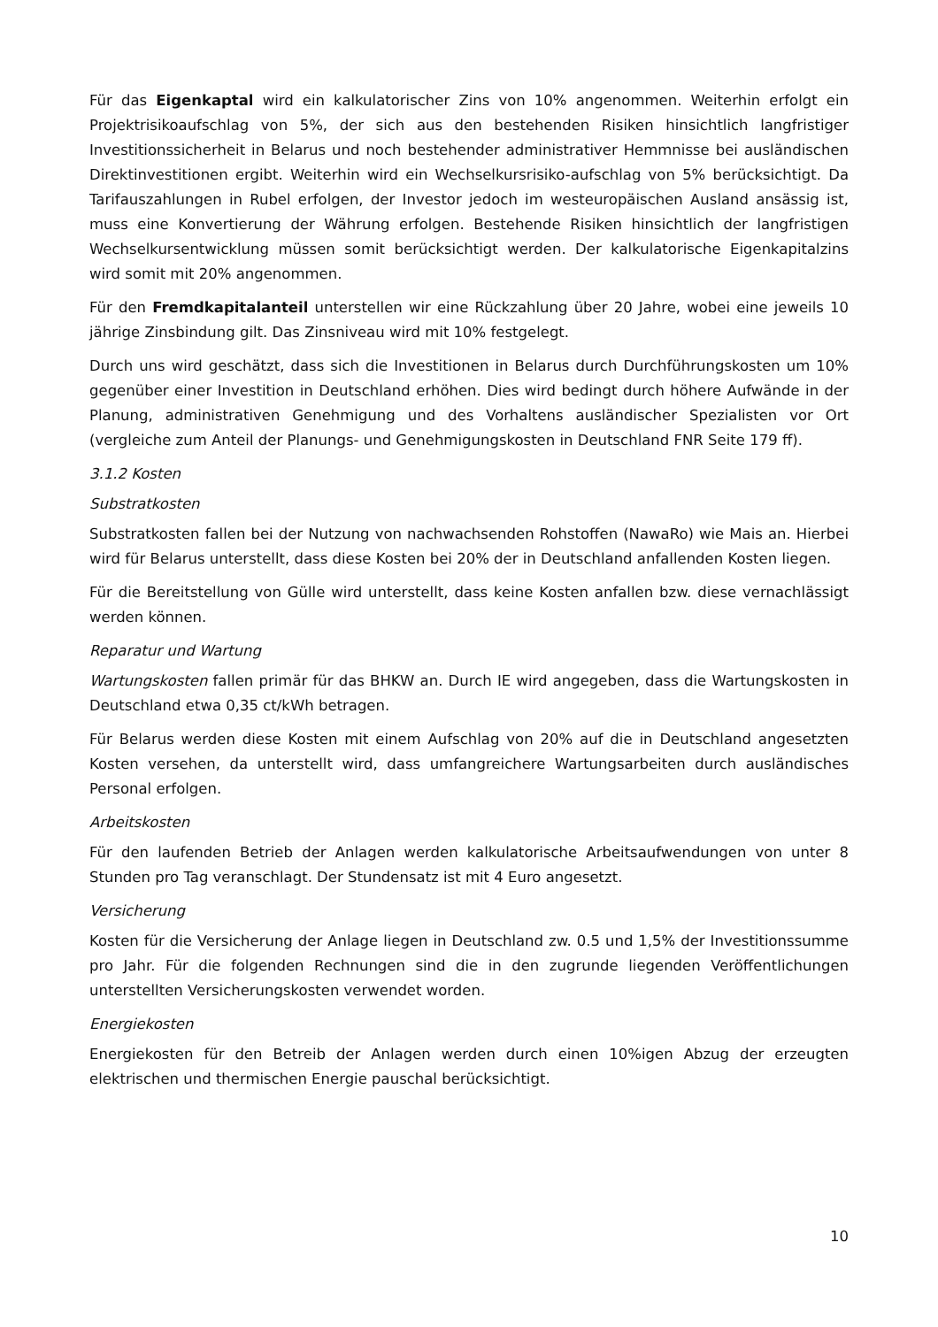Für das Eigenkaptal wird ein kalkulatorischer Zins von 10% angenommen. Weiterhin erfolgt ein Projektrisikoaufschlag von 5%, der sich aus den bestehenden Risiken hinsichtlich langfristiger Investitionssicherheit in Belarus und noch bestehender administrativer Hemmnisse bei ausländischen Direktinvestitionen ergibt. Weiterhin wird ein Wechselkursrisiko-aufschlag von 5% berücksichtigt. Da Tarifauszahlungen in Rubel erfolgen, der Investor jedoch im westeuropäischen Ausland ansässig ist, muss eine Konvertierung der Währung erfolgen. Bestehende Risiken hinsichtlich der langfristigen Wechselkursentwicklung müssen somit berücksichtigt werden. Der kalkulatorische Eigenkapitalzins wird somit mit 20% angenommen.
Für den Fremdkapitalanteil unterstellen wir eine Rückzahlung über 20 Jahre, wobei eine jeweils 10 jährige Zinsbindung gilt. Das Zinsniveau wird mit 10% festgelegt.
Durch uns wird geschätzt, dass sich die Investitionen in Belarus durch Durchführungskosten um 10% gegenüber einer Investition in Deutschland erhöhen. Dies wird bedingt durch höhere Aufwände in der Planung, administrativen Genehmigung und des Vorhaltens ausländischer Spezialisten vor Ort (vergleiche zum Anteil der Planungs- und Genehmigungskosten in Deutschland FNR Seite 179 ff).
3.1.2 Kosten
Substratkosten
Substratkosten fallen bei der Nutzung von nachwachsenden Rohstoffen (NawaRo) wie Mais an. Hierbei wird für Belarus unterstellt, dass diese Kosten bei 20% der in Deutschland anfallenden Kosten liegen.
Für die Bereitstellung von Gülle wird unterstellt, dass keine Kosten anfallen bzw. diese vernachlässigt werden können.
Reparatur und Wartung
Wartungskosten fallen primär für das BHKW an. Durch IE wird angegeben, dass die Wartungskosten in Deutschland etwa 0,35 ct/kWh betragen.
Für Belarus werden diese Kosten mit einem Aufschlag von 20% auf die in Deutschland angesetzten Kosten versehen, da unterstellt wird, dass umfangreichere Wartungsarbeiten durch ausländisches Personal erfolgen.
Arbeitskosten
Für den laufenden Betrieb der Anlagen werden kalkulatorische Arbeitsaufwendungen von unter 8 Stunden pro Tag veranschlagt. Der Stundensatz ist mit 4 Euro angesetzt.
Versicherung
Kosten für die Versicherung der Anlage liegen in Deutschland zw. 0.5 und 1,5% der Investitionssumme pro Jahr. Für die folgenden Rechnungen sind die in den zugrunde liegenden Veröffentlichungen unterstellten Versicherungskosten verwendet worden.
Energiekosten
Energiekosten für den Betreib der Anlagen werden durch einen 10%igen Abzug der erzeugten elektrischen und thermischen Energie pauschal berücksichtigt.
10